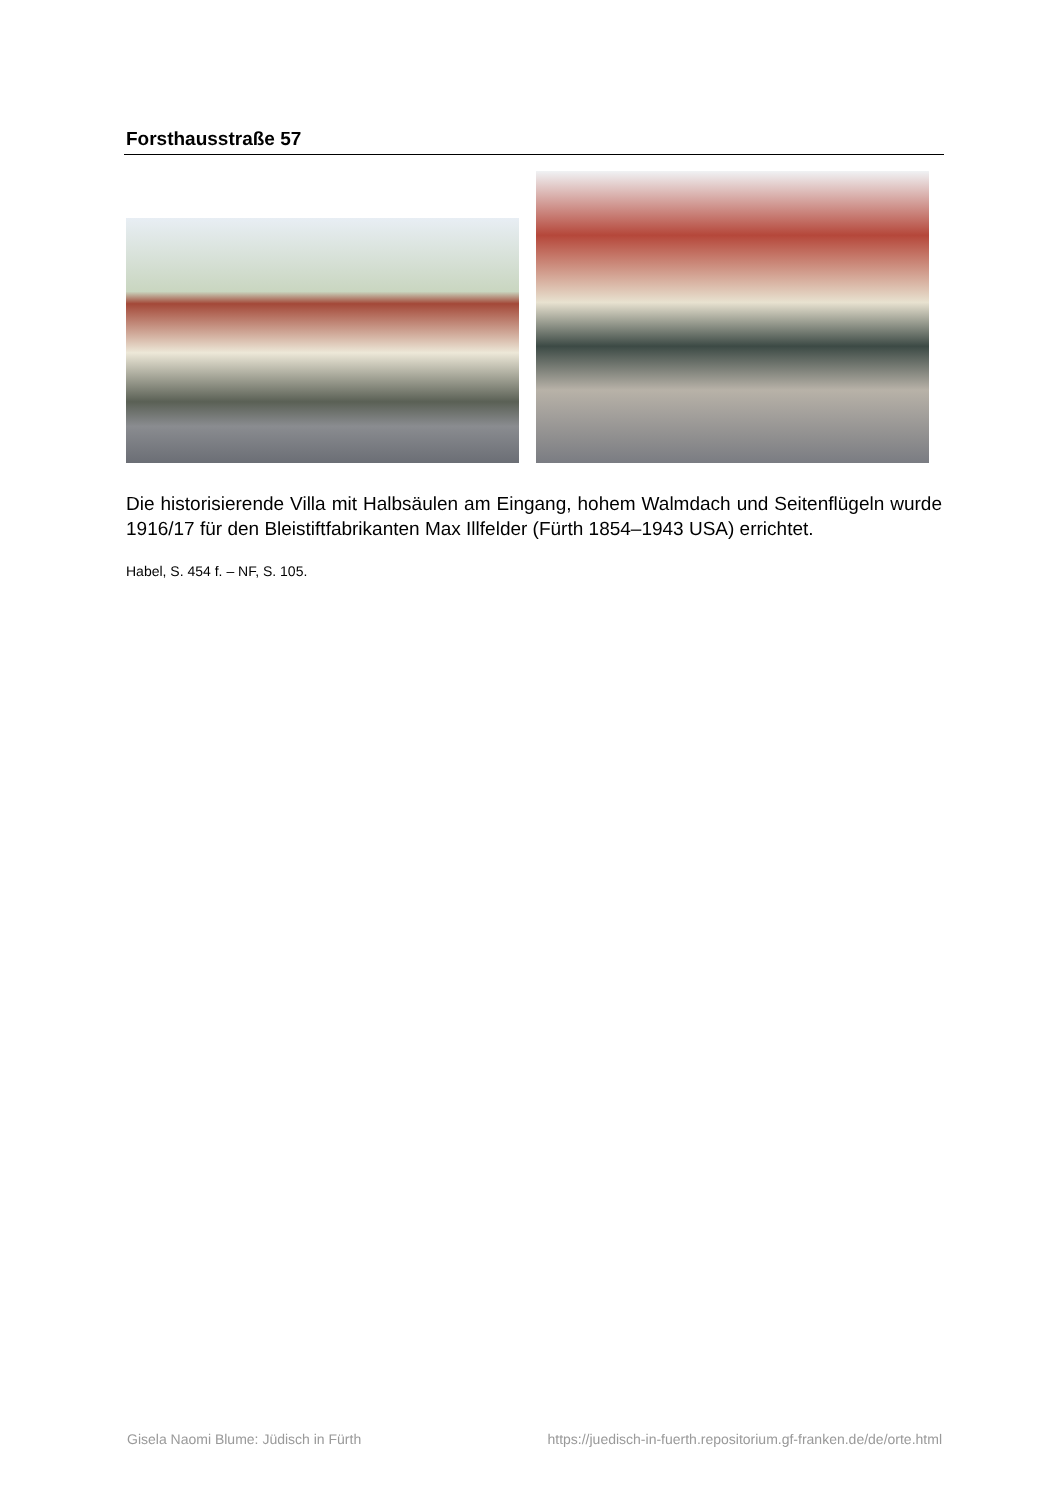Forsthausstraße 57
Die historisierende Villa mit Halbsäulen am Eingang, hohem Walmdach und Seitenflügeln wurde 1916/17 für den Bleistiftfabrikanten Max Illfelder (Fürth 1854–1943 USA) errichtet.
Habel, S. 454 f. – NF, S. 105.
Gisela Naomi Blume: Jüdisch in Fürth https://juedisch-in-fuerth.repositorium.gf-franken.de/de/orte.html